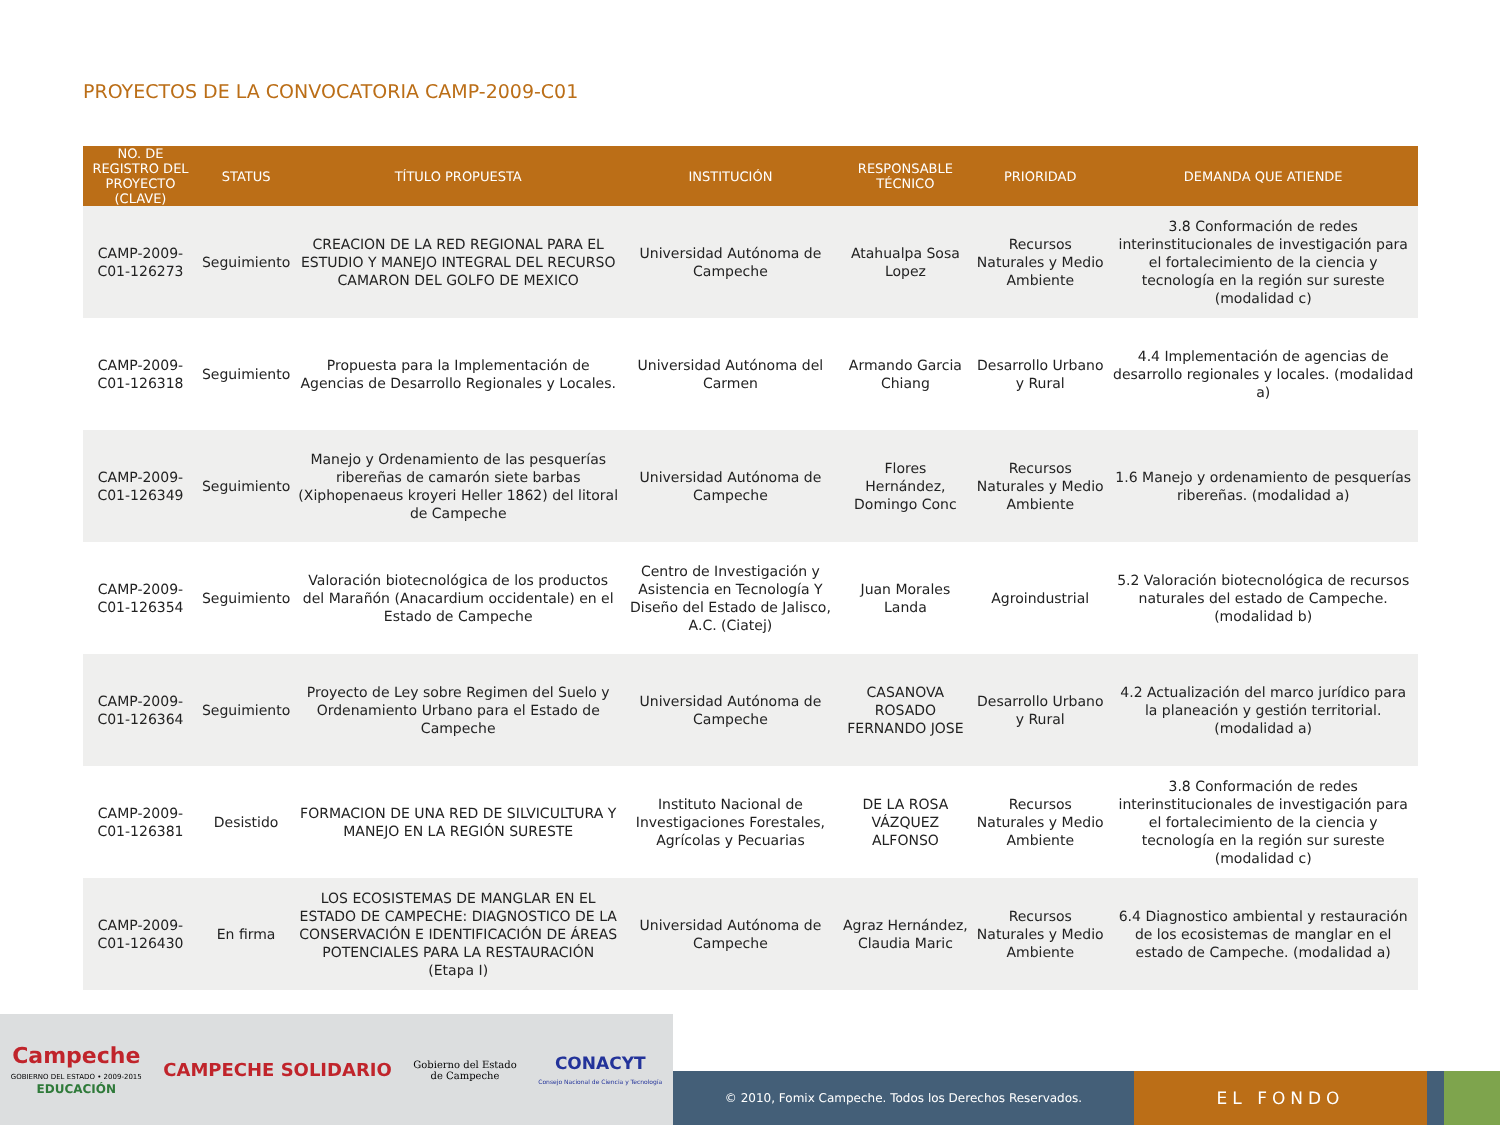PROYECTOS DE LA CONVOCATORIA CAMP-2009-C01
| NO. DE REGISTRO DEL PROYECTO (CLAVE) | STATUS | TÍTULO PROPUESTA | INSTITUCIÓN | RESPONSABLE TÉCNICO | PRIORIDAD | DEMANDA QUE ATIENDE |
| --- | --- | --- | --- | --- | --- | --- |
| CAMP-2009-C01-126273 | Seguimiento | CREACION DE LA RED REGIONAL PARA EL ESTUDIO Y MANEJO INTEGRAL DEL RECURSO CAMARON DEL GOLFO DE MEXICO | Universidad Autónoma de Campeche | Atahualpa Sosa Lopez | Recursos Naturales y Medio Ambiente | 3.8 Conformación de redes interinstitucionales de investigación para el fortalecimiento de la ciencia y tecnología en la región sur sureste (modalidad c) |
| CAMP-2009-C01-126318 | Seguimiento | Propuesta para la Implementación de Agencias de Desarrollo Regionales y Locales. | Universidad Autónoma del Carmen | Armando Garcia Chiang | Desarrollo Urbano y Rural | 4.4 Implementación de agencias de desarrollo regionales y locales. (modalidad a) |
| CAMP-2009-C01-126349 | Seguimiento | Manejo y Ordenamiento de las pesquerías ribereñas de camarón siete barbas (Xiphopenaeus kroyeri Heller 1862) del litoral de Campeche | Universidad Autónoma de Campeche | Flores Hernández, Domingo Conc | Recursos Naturales y Medio Ambiente | 1.6 Manejo y ordenamiento de pesquerías ribereñas. (modalidad a) |
| CAMP-2009-C01-126354 | Seguimiento | Valoración biotecnológica de los productos del Marañón (Anacardium occidentale) en el Estado de Campeche | Centro de Investigación y Asistencia en Tecnología Y Diseño del Estado de Jalisco, A.C. (Ciatej) | Juan Morales Landa | Agroindustrial | 5.2 Valoración biotecnológica de recursos naturales del estado de Campeche. (modalidad b) |
| CAMP-2009-C01-126364 | Seguimiento | Proyecto de Ley sobre Regimen del Suelo y Ordenamiento Urbano para el Estado de Campeche | Universidad Autónoma de Campeche | CASANOVA ROSADO FERNANDO JOSE | Desarrollo Urbano y Rural | 4.2 Actualización del marco jurídico para la planeación y gestión territorial. (modalidad a) |
| CAMP-2009-C01-126381 | Desistido | FORMACION DE UNA RED DE SILVICULTURA Y MANEJO EN LA REGIÓN SURESTE | Instituto Nacional de Investigaciones Forestales, Agrícolas y Pecuarias | DE LA ROSA VÁZQUEZ ALFONSO | Recursos Naturales y Medio Ambiente | 3.8 Conformación de redes interinstitucionales de investigación para el fortalecimiento de la ciencia y tecnología en la región sur sureste (modalidad c) |
| CAMP-2009-C01-126430 | En firma | LOS ECOSISTEMAS DE MANGLAR EN EL ESTADO DE CAMPECHE: DIAGNOSTICO DE LA CONSERVACIÓN E IDENTIFICACIÓN DE ÁREAS POTENCIALES PARA LA RESTAURACIÓN (Etapa I) | Universidad Autónoma de Campeche | Agraz Hernández, Claudia Maric | Recursos Naturales y Medio Ambiente | 6.4 Diagnostico ambiental y restauración de los ecosistemas de manglar en el estado de Campeche. (modalidad a) |
Campeche
GOBIERNO DEL ESTADO • 2009-2015
EDUCACIÓN
CAMPECHE SOLIDARIO
Gobierno del Estado
de Campeche
CONACYT
Consejo Nacional de Ciencia y Tecnología
© 2010, Fomix Campeche. Todos los Derechos Reservados.
EL FONDO